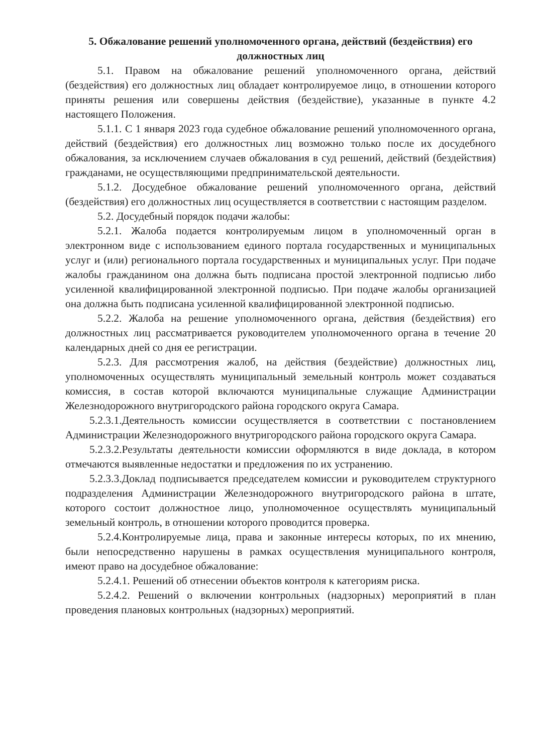5. Обжалование решений уполномоченного органа, действий (бездействия) его должностных лиц
5.1. Правом на обжалование решений уполномоченного органа, действий (бездействия) его должностных лиц обладает контролируемое лицо, в отношении которого приняты решения или совершены действия (бездействие), указанные в пункте 4.2 настоящего Положения.
5.1.1. С 1 января 2023 года судебное обжалование решений уполномоченного органа, действий (бездействия) его должностных лиц возможно только после их досудебного обжалования, за исключением случаев обжалования в суд решений, действий (бездействия) гражданами, не осуществляющими предпринимательской деятельности.
5.1.2. Досудебное обжалование решений уполномоченного органа, действий (бездействия) его должностных лиц осуществляется в соответствии с настоящим разделом.
5.2. Досудебный порядок подачи жалобы:
5.2.1. Жалоба подается контролируемым лицом в уполномоченный орган в электронном виде с использованием единого портала государственных и муниципальных услуг и (или) регионального портала государственных и муниципальных услуг. При подаче жалобы гражданином она должна быть подписана простой электронной подписью либо усиленной квалифицированной электронной подписью. При подаче жалобы организацией она должна быть подписана усиленной квалифицированной электронной подписью.
5.2.2. Жалоба на решение уполномоченного органа, действия (бездействия) его должностных лиц рассматривается руководителем уполномоченного органа в течение 20 календарных дней со дня ее регистрации.
5.2.3. Для рассмотрения жалоб, на действия (бездействие) должностных лиц, уполномоченных осуществлять муниципальный земельный контроль может создаваться комиссия, в состав которой включаются муниципальные служащие Администрации Железнодорожного внутригородского района городского округа Самара.
5.2.3.1.Деятельность комиссии осуществляется в соответствии с постановлением Администрации Железнодорожного внутригородского района городского округа Самара.
5.2.3.2.Результаты деятельности комиссии оформляются в виде доклада, в котором отмечаются выявленные недостатки и предложения по их устранению.
5.2.3.3.Доклад подписывается председателем комиссии и руководителем структурного подразделения Администрации Железнодорожного внутригородского района в штате, которого состоит должностное лицо, уполномоченное осуществлять муниципальный земельный контроль, в отношении которого проводится проверка.
5.2.4.Контролируемые лица, права и законные интересы которых, по их мнению, были непосредственно нарушены в рамках осуществления муниципального контроля, имеют право на досудебное обжалование:
5.2.4.1. Решений об отнесении объектов контроля к категориям риска.
5.2.4.2. Решений о включении контрольных (надзорных) мероприятий в план проведения плановых контрольных (надзорных) мероприятий.